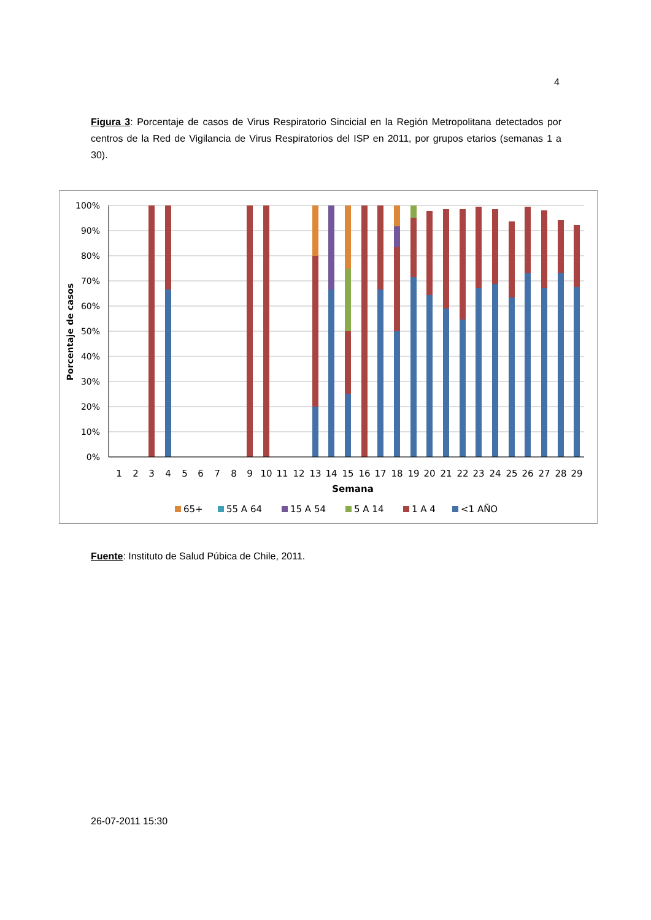4
Figura 3: Porcentaje de casos de Virus Respiratorio Sincicial en la Región Metropolitana detectados por centros de la Red de Vigilancia de Virus Respiratorios del ISP en 2011, por grupos etarios (semanas 1 a 30).
100%
90%
80%
70%
60%
50%
40%
30%
20%
10%
0%
Porcentaje de casos
1
2
3
4
5
6
7
8
9
10
11
12
13
14
15
16
17
18
19
20
21
22
23
24
25
26
27
28
29
Semana
65+
55 A 64
15 A 54
5 A 14
1 A 4
<1 AÑO
Fuente: Instituto de Salud Púbica de Chile, 2011.
26-07-2011 15:30